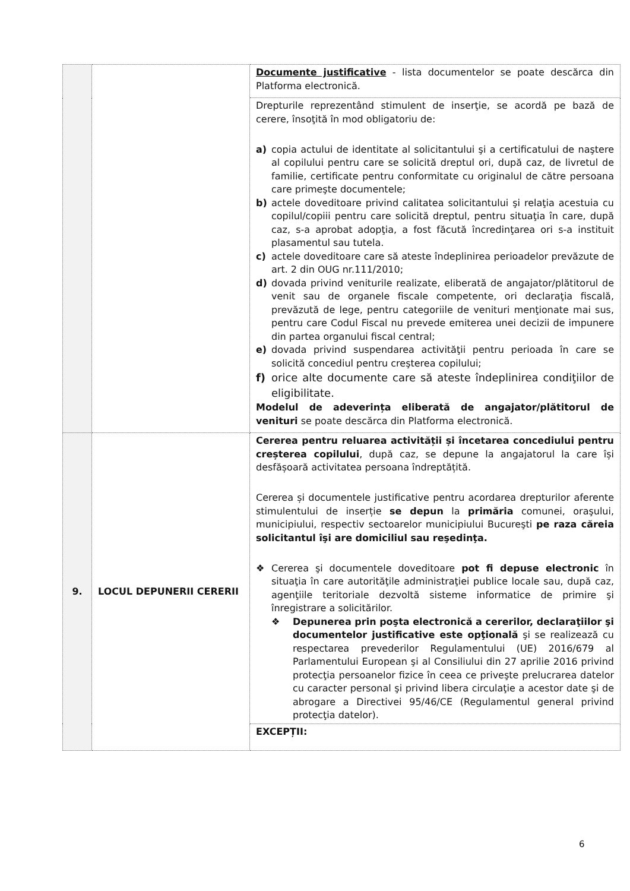| | | Documente justificative - lista documentelor se poate descărca din Platforma electronică. |
| | | Drepturile reprezentând stimulent de inserţie, se acordă pe bază de cerere, însoţită în mod obligatoriu de: a) copia actului de identitate al solicitantului şi a certificatului de naştere al copilului pentru care se solicită dreptul ori, după caz, de livretul de familie, certificate pentru conformitate cu originalul de către persoana care primeşte documentele; b) actele doveditoare privind calitatea solicitantului şi relaţia acestuia cu copilul/copiii pentru care solicită dreptul, pentru situaţia în care, după caz, s-a aprobat adopţia, a fost făcută încredinţarea ori s-a instituit plasamentul sau tutela. c) actele doveditoare care să ateste îndeplinirea perioadelor prevăzute de art. 2 din OUG nr.111/2010; d) dovada privind veniturile realizate, eliberată de angajator/plătitorul de venit sau de organele fiscale competente, ori declaraţia fiscală, prevăzută de lege, pentru categoriile de venituri menţionate mai sus, pentru care Codul Fiscal nu prevede emiterea unei decizii de impunere din partea organului fiscal central; e) dovada privind suspendarea activităţii pentru perioada în care se solicită concediul pentru creşterea copilului; f) orice alte documente care să ateste îndeplinirea condiţiilor de eligibilitate. Modelul de adeverința eliberată de angajator/plătitorul de venituri se poate descărca din Platforma electronică. |
| 9. | LOCUL DEPUNERII CERERII | Cererea pentru reluarea activității și încetarea concediului pentru creșterea copilului , după caz, se depune la angajatorul la care își desfășoară activitatea persoana îndreptățită. Cererea și documentele justificative pentru acordarea drepturilor aferente stimulentului de inserție se depun la primăria comunei, oraşului, municipiului, respectiv sectoarelor municipiului Bucureşti pe raza căreia solicitantul îşi are domiciliul sau reşedinţa. ❖ Cererea şi documentele doveditoare pot fi depuse electronic în situaţia în care autorităţile administraţiei publice locale sau, după caz, agenţiile teritoriale dezvoltă sisteme informatice de primire şi înregistrare a solicitărilor. ❖ Depunerea prin poşta electronică a cererilor, declaraţiilor şi documentelor justificative este opţională şi se realizează cu respectarea prevederilor Regulamentului (UE) 2016/679 al Parlamentului European şi al Consiliului din 27 aprilie 2016 privind protecţia persoanelor fizice în ceea ce priveşte prelucrarea datelor cu caracter personal şi privind libera circulaţie a acestor date şi de abrogare a Directivei 95/46/CE (Regulamentul general privind protecţia datelor). |
| | | EXCEPȚII: |
6